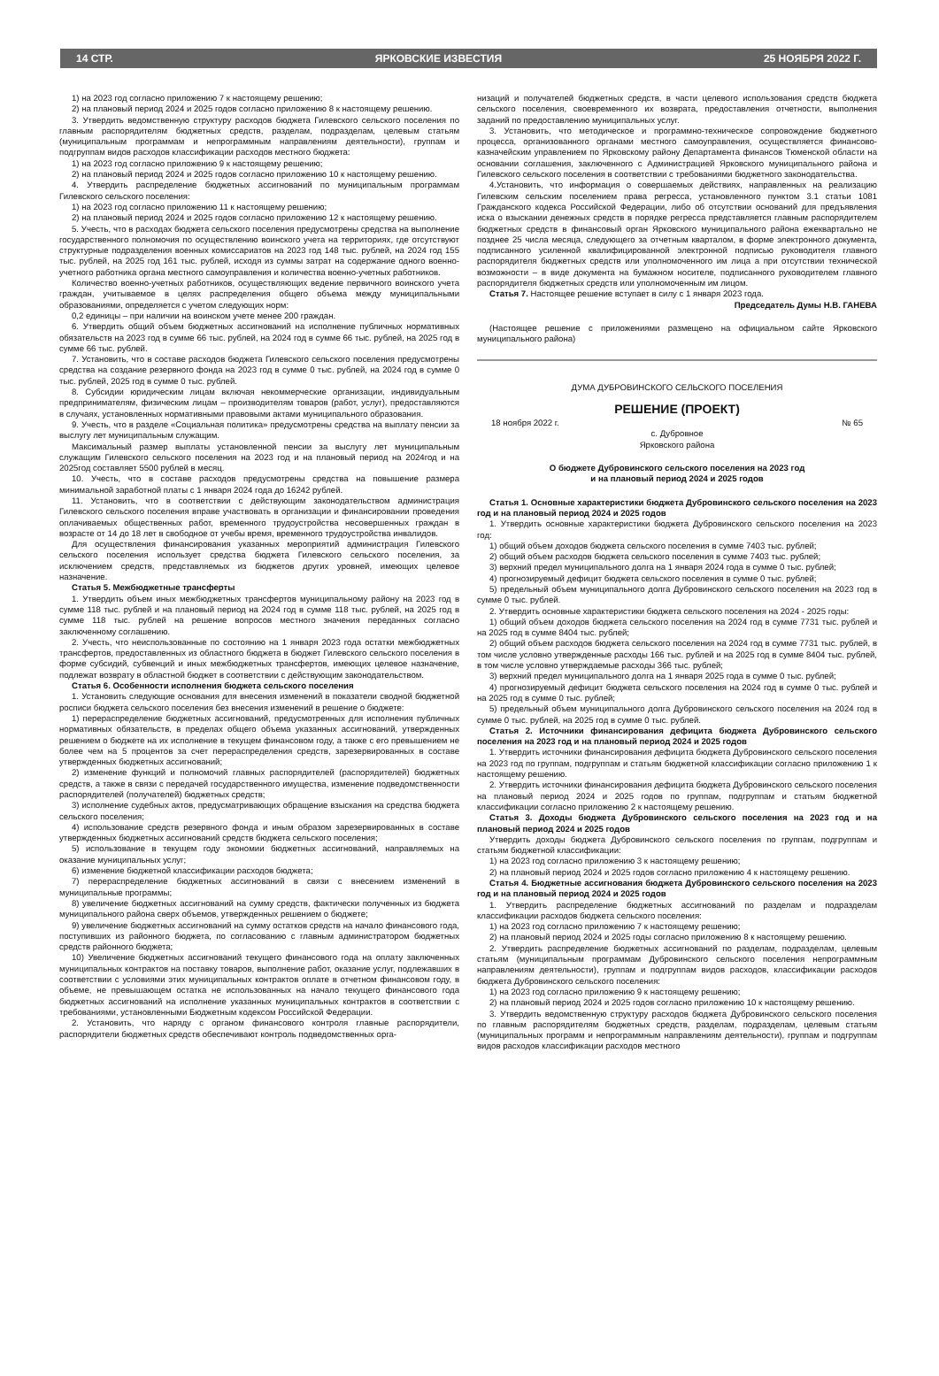14 СТР. ЯРКОВСКИЕ ИЗВЕСТИЯ 25 НОЯБРЯ 2022 Г.
1) на 2023 год согласно приложению 7 к настоящему решению;
2) на плановый период 2024 и 2025 годов согласно приложению 8 к настоящему решению.
3. Утвердить ведомственную структуру расходов бюджета Гилевского сельского поселения по главным распорядителям бюджетных средств, разделам, подразделам, целевым статьям (муниципальным программам и непрограммным направлениям деятельности), группам и подгруппам видов расходов классификации расходов местного бюджета:
1) на 2023 год согласно приложению 9 к настоящему решению;
2) на плановый период 2024 и 2025 годов согласно приложению 10 к настоящему решению.
4. Утвердить распределение бюджетных ассигнований по муниципальным программам Гилевского сельского поселения:
1) на 2023 год согласно приложению 11 к настоящему решению;
2) на плановый период 2024 и 2025 годов согласно приложению 12 к настоящему решению.
5. Учесть, что в расходах бюджета сельского поселения предусмотрены средства на выполнение государственного полномочия по осуществлению воинского учета на территориях, где отсутствуют структурные подразделения военных комиссариатов на 2023 год 148 тыс. рублей, на 2024 год 155 тыс. рублей, на 2025 год 161 тыс. рублей, исходя из суммы затрат на содержание одного военно-учетного работника органа местного самоуправления и количества военно-учетных работников.
Количество военно-учетных работников, осуществляющих ведение первичного воинского учета граждан, учитываемое в целях распределения общего объема между муниципальными образованиями, определяется с учетом следующих норм:
0,2 единицы – при наличии на воинском учете менее 200 граждан.
6. Утвердить общий объем бюджетных ассигнований на исполнение публичных нормативных обязательств на 2023 год в сумме 66 тыс. рублей, на 2024 год в сумме 66 тыс. рублей, на 2025 год в сумме 66 тыс. рублей.
7. Установить, что в составе расходов бюджета Гилевского сельского поселения предусмотрены средства на создание резервного фонда на 2023 год в сумме 0 тыс. рублей, на 2024 год в сумме 0 тыс. рублей, 2025 год в сумме 0 тыс. рублей.
8. Субсидии юридическим лицам включая некоммерческие организации, индивидуальным предпринимателям, физическим лицам – производителям товаров (работ, услуг), предоставляются в случаях, установленных нормативными правовыми актами муниципального образования.
9. Учесть, что в разделе «Социальная политика» предусмотрены средства на выплату пенсии за выслугу лет муниципальным служащим.
Максимальный размер выплаты установленной пенсии за выслугу лет муниципальным служащим Гилевского сельского поселения на 2023 год и на плановый период на 2024год и на 2025год составляет 5500 рублей в месяц.
10. Учесть, что в составе расходов предусмотрены средства на повышение размера минимальной заработной платы с 1 января 2024 года до 16242 рублей.
11. Установить, что в соответствии с действующим законодательством администрация Гилевского сельского поселения вправе участвовать в организации и финансировании проведения оплачиваемых общественных работ, временного трудоустройства несовершенных граждан в возрасте от 14 до 18 лет в свободное от учебы время, временного трудоустройства инвалидов.
Для осуществления финансирования указанных мероприятий администрация Гилевского сельского поселения использует средства бюджета Гилевского сельского поселения, за исключением средств, представляемых из бюджетов других уровней, имеющих целевое назначение.
Статья 5. Межбюджетные трансферты
1. Утвердить объем иных межбюджетных трансфертов муниципальному району на 2023 год в сумме 118 тыс. рублей и на плановый период на 2024 год в сумме 118 тыс. рублей, на 2025 год в сумме 118 тыс. рублей на решение вопросов местного значения переданных согласно заключенному соглашению.
2. Учесть, что неиспользованные по состоянию на 1 января 2023 года остатки межбюджетных трансфертов, предоставленных из областного бюджета в бюджет Гилевского сельского поселения в форме субсидий, субвенций и иных межбюджетных трансфертов, имеющих целевое назначение, подлежат возврату в областной бюджет в соответствии с действующим законодательством.
Статья 6. Особенности исполнения бюджета сельского поселения
1. Установить следующие основания для внесения изменений в показатели сводной бюджетной росписи бюджета сельского поселения без внесения изменений в решение о бюджете:
1) перераспределение бюджетных ассигнований, предусмотренных для исполнения публичных нормативных обязательств, в пределах общего объема указанных ассигнований, утвержденных решением о бюджете на их исполнение в текущем финансовом году, а также с его превышением не более чем на 5 процентов за счет перераспределения средств, зарезервированных в составе утвержденных бюджетных ассигнований;
2) изменение функций и полномочий главных распорядителей (распорядителей) бюджетных средств, а также в связи с передачей государственного имущества, изменение подведомственности распорядителей (получателей) бюджетных средств;
3) исполнение судебных актов, предусматривающих обращение взыскания на средства бюджета сельского поселения;
4) использование средств резервного фонда и иным образом зарезервированных в составе утвержденных бюджетных ассигнований средств бюджета сельского поселения;
5) использование в текущем году экономии бюджетных ассигнований, направляемых на оказание муниципальных услуг;
6) изменение бюджетной классификации расходов бюджета;
7) перераспределение бюджетных ассигнований в связи с внесением изменений в муниципальные программы;
8) увеличение бюджетных ассигнований на сумму средств, фактически полученных из бюджета муниципального района сверх объемов, утвержденных решением о бюджете;
9) увеличение бюджетных ассигнований на сумму остатков средств на начало финансового года, поступивших из районного бюджета, по согласованию с главным администратором бюджетных средств районного бюджета;
10) Увеличение бюджетных ассигнований текущего финансового года на оплату заключенных муниципальных контрактов на поставку товаров, выполнение работ, оказание услуг, подлежавших в соответствии с условиями этих муниципальных контрактов оплате в отчетном финансовом году, в объеме, не превышающем остатка не использованных на начало текущего финансового года бюджетных ассигнований на исполнение указанных муниципальных контрактов в соответствии с требованиями, установленными Бюджетным кодексом Российской Федерации.
2. Установить, что наряду с органом финансового контроля главные распорядители, распорядители бюджетных средств обеспечивают контроль подведомственных орга-
низаций и получателей бюджетных средств, в части целевого использования средств бюджета сельского поселения, своевременного их возврата, предоставления отчетности, выполнения заданий по предоставлению муниципальных услуг.
3. Установить, что методическое и программно-техническое сопровождение бюджетного процесса, организованного органами местного самоуправления, осуществляется финансово-казначейским управлением по Ярковскому району Департамента финансов Тюменской области на основании соглашения, заключенного с Администрацией Ярковского муниципального района и Гилевского сельского поселения в соответствии с требованиями бюджетного законодательства.
4.Установить, что информация о совершаемых действиях, направленных на реализацию Гилевским сельским поселением права регресса, установленного пунктом 3.1 статьи 1081 Гражданского кодекса Российской Федерации, либо об отсутствии оснований для предъявления иска о взыскании денежных средств в порядке регресса представляется главным распорядителем бюджетных средств в финансовый орган Ярковского муниципального района ежеквартально не позднее 25 числа месяца, следующего за отчетным кварталом, в форме электронного документа, подписанного усиленной квалифицированной электронной подписью руководителя главного распорядителя бюджетных средств или уполномоченного им лица а при отсутствии технической возможности – в виде документа на бумажном носителе, подписанного руководителем главного распорядителя бюджетных средств или уполномоченным им лицом.
Статья 7. Настоящее решение вступает в силу с 1 января 2023 года.
Председатель Думы Н.В. ГАНЕВА
(Настоящее решение с приложениями размещено на официальном сайте Ярковского муниципального района)
ДУМА ДУБРОВИНСКОГО СЕЛЬСКОГО ПОСЕЛЕНИЯ
РЕШЕНИЕ (ПРОЕКТ)
18 ноября 2022 г. № 65
с. Дубровное
Ярковского района
О бюджете Дубровинского сельского поселения на 2023 год
и на плановый период 2024 и 2025 годов
Статья 1. Основные характеристики бюджета Дубровинского сельского поселения на 2023 год и на плановый период 2024 и 2025 годов
1. Утвердить основные характеристики бюджета Дубровинского сельского поселения на 2023 год:
1) общий объем доходов бюджета сельского поселения в сумме 7403 тыс. рублей;
2) общий объем расходов бюджета сельского поселения в сумме 7403 тыс. рублей;
3) верхний предел муниципального долга на 1 января 2024 года в сумме 0 тыс. рублей;
4) прогнозируемый дефицит бюджета сельского поселения в сумме 0 тыс. рублей;
5) предельный объем муниципального долга Дубровинского сельского поселения на 2023 год в сумме 0 тыс. рублей.
2. Утвердить основные характеристики бюджета сельского поселения на 2024 - 2025 годы:
1) общий объем доходов бюджета сельского поселения на 2024 год в сумме 7731 тыс. рублей и на 2025 год в сумме 8404 тыс. рублей;
2) общий объем расходов бюджета сельского поселения на 2024 год в сумме 7731 тыс. рублей, в том числе условно утвержденные расходы 166 тыс. рублей и на 2025 год в сумме 8404 тыс. рублей, в том числе условно утверждаемые расходы 366 тыс. рублей;
3) верхний предел муниципального долга на 1 января 2025 года в сумме 0 тыс. рублей;
4) прогнозируемый дефицит бюджета сельского поселения на 2024 год в сумме 0 тыс. рублей и на 2025 год в сумме 0 тыс. рублей;
5) предельный объем муниципального долга Дубровинского сельского поселения на 2024 год в сумме 0 тыс. рублей, на 2025 год в сумме 0 тыс. рублей.
Статья 2. Источники финансирования дефицита бюджета Дубровинского сельского поселения на 2023 год и на плановый период 2024 и 2025 годов
1. Утвердить источники финансирования дефицита бюджета Дубровинского сельского поселения на 2023 год по группам, подгруппам и статьям бюджетной классификации согласно приложению 1 к настоящему решению.
2. Утвердить источники финансирования дефицита бюджета Дубровинского сельского поселения на плановый период 2024 и 2025 годов по группам, подгруппам и статьям бюджетной классификации согласно приложению 2 к настоящему решению.
Статья 3. Доходы бюджета Дубровинского сельского поселения на 2023 год и на плановый период 2024 и 2025 годов
Утвердить доходы бюджета Дубровинского сельского поселения по группам, подгруппам и статьям бюджетной классификации:
1) на 2023 год согласно приложению 3 к настоящему решению;
2) на плановый период 2024 и 2025 годов согласно приложению 4 к настоящему решению.
Статья 4. Бюджетные ассигнования бюджета Дубровинского сельского поселения на 2023 год и на плановый период 2024 и 2025 годов
1. Утвердить распределение бюджетных ассигнований по разделам и подразделам классификации расходов бюджета сельского поселения:
1) на 2023 год согласно приложению 7 к настоящему решению;
2) на плановый период 2024 и 2025 годы согласно приложению 8 к настоящему решению.
2. Утвердить распределение бюджетных ассигнований по разделам, подразделам, целевым статьям (муниципальным программам Дубровинского сельского поселения непрограммным направлениям деятельности), группам и подгруппам видов расходов, классификации расходов бюджета Дубровинского сельского поселения:
1) на 2023 год согласно приложению 9 к настоящему решению;
2) на плановый период 2024 и 2025 годов согласно приложению 10 к настоящему решению.
3. Утвердить ведомственную структуру расходов бюджета Дубровинского сельского поселения по главным распорядителям бюджетных средств, разделам, подразделам, целевым статьям (муниципальных программ и непрограммным направлениям деятельности), группам и подгруппам видов расходов классификации расходов местного